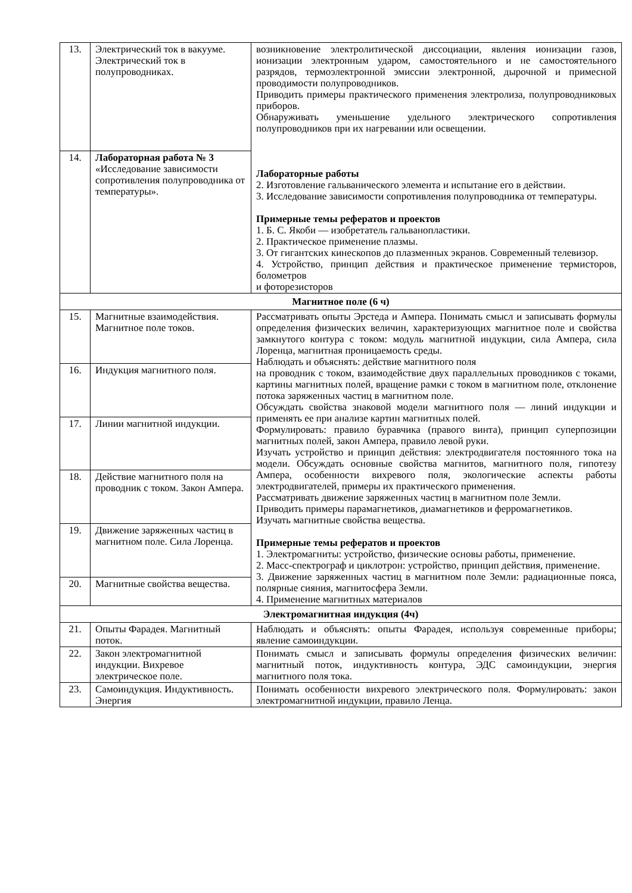| 13. | Электрический ток в вакууме. Электрический ток в полупроводниках. | возникновение электролитической диссоциации, явления ионизации газов, ионизации электронным ударом, самостоятельного и не самостоятельного разрядов, термоэлектронной эмиссии электронной, дырочной и примесной проводимости полупроводников. Приводить примеры практического применения электролиза, полупроводниковых приборов. Обнаруживать уменьшение удельного электрического сопротивления полупроводников при их нагревании или освещении. Лабораторные работы 2. Изготовление гальванического элемента и испытание его в действии. 3. Исследование зависимости сопротивления полупроводника от температуры. Примерные темы рефератов и проектов 1. Б. С. Якоби — изобретатель гальванопластики. 2. Практическое применение плазмы. 3. От гигантских кинескопов до плазменных экранов. Современный телевизор. 4. Устройство, принцип действия и практическое применение термисторов, болометров и фоторезисторов |
| 14. | Лабораторная работа № 3 «Исследование зависимости сопротивления полупроводника от температуры». | |
| Магнитное поле (6 ч) | | |
| 15. | Магнитные взаимодействия. Магнитное поле токов. | Рассматривать опыты Эрстеда и Ампера. Понимать смысл и записывать формулы определения физических величин, характеризующих магнитное поле и свойства замкнутого контура с током: модуль магнитной индукции, сила Ампера, сила Лоренца, магнитная проницаемость среды. Наблюдать и объяснять: действие магнитного поля на проводник с током, взаимодействие двух параллельных проводников с токами, картины магнитных полей, вращение рамки с током в магнитном поле, отклонение потока заряженных частиц в магнитном поле. Обсуждать свойства знаковой модели магнитного поля — линий индукции и применять ее при анализе картин магнитных полей. Формулировать: правило буравчика (правого винта), принцип суперпозиции магнитных полей, закон Ампера, правило левой руки. Изучать устройство и принцип действия: электродвигателя постоянного тока на модели. Обсуждать основные свойства магнитов, магнитного поля, гипотезу Ампера, особенности вихревого поля, экологические аспекты работы электродвигателей, примеры их практического применения. Рассматривать движение заряженных частиц в магнитном поле Земли. Приводить примеры парамагнетиков, диамагнетиков и ферромагнетиков. Изучать магнитные свойства вещества. Примерные темы рефератов и проектов 1. Электромагниты: устройство, физические основы работы, применение. 2. Масс-спектрограф и циклотрон: устройство, принцип действия, применение. 3. Движение заряженных частиц в магнитном поле Земли: радиационные пояса, полярные сияния, магнитосфера Земли. 4. Применение магнитных материалов |
| 16. | Индукция магнитного поля. | |
| 17. | Линии магнитной индукции. | |
| 18. | Действие магнитного поля на проводник с током. Закон Ампера. | |
| 19. | Движение заряженных частиц в магнитном поле. Сила Лоренца. | |
| 20. | Магнитные свойства вещества. | |
| Электромагнитная индукция (4ч) | | |
| 21. | Опыты Фарадея. Магнитный поток. | Наблюдать и объяснять: опыты Фарадея, используя современные приборы; явление самоиндукции. |
| 22. | Закон электромагнитной индукции. Вихревое электрическое поле. | Понимать смысл и записывать формулы определения физических величин: магнитный поток, индуктивность контура, ЭДС самоиндукции, энергия магнитного поля тока. |
| 23. | Самоиндукция. Индуктивность. Энергия | Понимать особенности вихревого электрического поля. Формулировать: закон электромагнитной индукции, правило Ленца. |